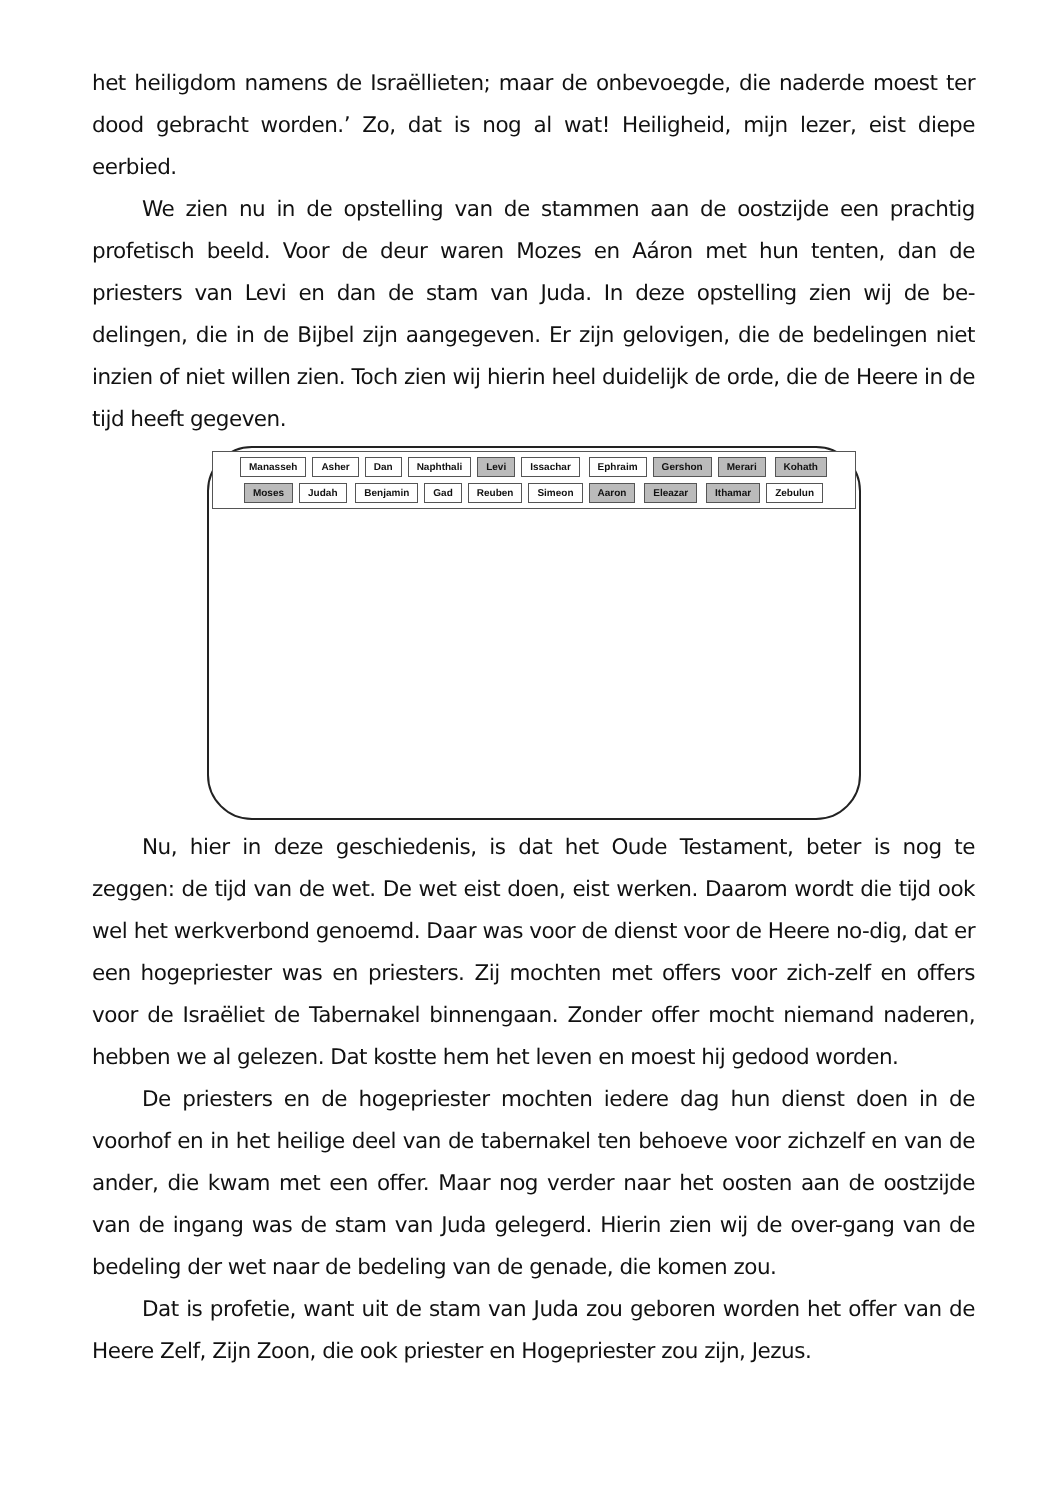het heiligdom namens de Israëllieten; maar de onbevoegde, die naderde moest ter dood gebracht worden.’ Zo, dat is nog al wat! Heiligheid, mijn lezer, eist diepe eerbied.
We zien nu in de opstelling van de stammen aan de oostzijde een prachtig profetisch beeld. Voor de deur waren Mozes en Aáron met hun tenten, dan de priesters van Levi en dan de stam van Juda. In deze opstelling zien wij de be-delingen, die in de Bijbel zijn aangegeven. Er zijn gelovigen, die de bedelingen niet inzien of niet willen zien. Toch zien wij hierin heel duidelijk de orde, die de Heere in de tijd heeft gegeven.
Manasseh
Asher
Dan
Naphthali
Levi
Issachar
Ephraim
Gershon
Merari Kohath
Moses
Judah
Benjamin
Gad
Reuben
Simeon
Aaron Eleazar Ithamar
Zebulun
Nu, hier in deze geschiedenis, is dat het Oude Testament, beter is nog te zeggen: de tijd van de wet. De wet eist doen, eist werken. Daarom wordt die tijd ook wel het werkverbond genoemd. Daar was voor de dienst voor de Heere no-dig, dat er een hogepriester was en priesters. Zij mochten met offers voor zich-zelf en offers voor de Israëliet de Tabernakel binnengaan. Zonder offer mocht niemand naderen, hebben we al gelezen. Dat kostte hem het leven en moest hij gedood worden.
De priesters en de hogepriester mochten iedere dag hun dienst doen in de voorhof en in het heilige deel van de tabernakel ten behoeve voor zichzelf en van de ander, die kwam met een offer. Maar nog verder naar het oosten aan de oostzijde van de ingang was de stam van Juda gelegerd. Hierin zien wij de over-gang van de bedeling der wet naar de bedeling van de genade, die komen zou.
Dat is profetie, want uit de stam van Juda zou geboren worden het offer van de Heere Zelf, Zijn Zoon, die ook priester en Hogepriester zou zijn, Jezus.